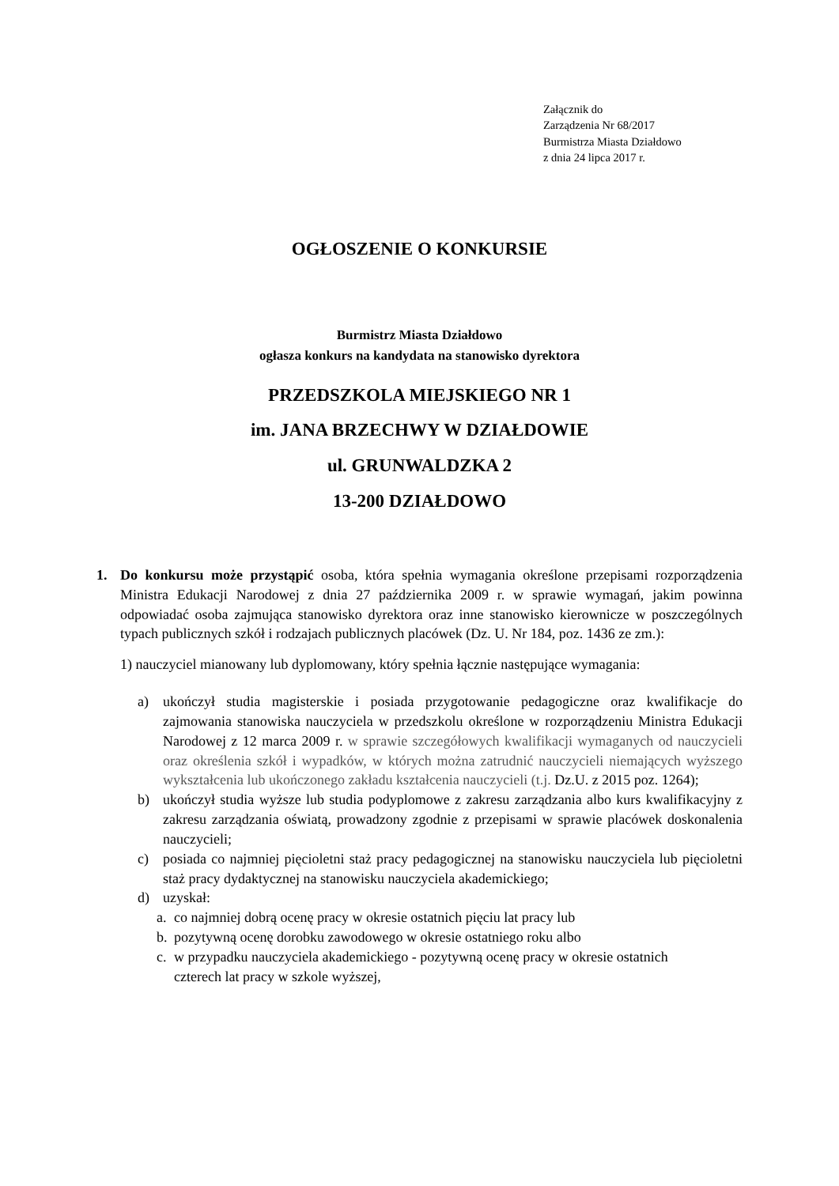Załącznik do
Zarządzenia Nr 68/2017
Burmistrza Miasta Działdowo
z dnia 24 lipca 2017 r.
OGŁOSZENIE O KONKURSIE
Burmistrz Miasta Działdowo
ogłasza konkurs na kandydata na stanowisko dyrektora
PRZEDSZKOLA MIEJSKIEGO NR 1
im. JANA BRZECHWY W DZIAŁDOWIE
ul. GRUNWALDZKA 2
13-200 DZIAŁDOWO
1. Do konkursu może przystąpić osoba, która spełnia wymagania określone przepisami rozporządzenia Ministra Edukacji Narodowej z dnia 27 października 2009 r. w sprawie wymagań, jakim powinna odpowiadać osoba zajmująca stanowisko dyrektora oraz inne stanowisko kierownicze w poszczególnych typach publicznych szkół i rodzajach publicznych placówek (Dz. U. Nr 184, poz. 1436 ze zm.):
1) nauczyciel mianowany lub dyplomowany, który spełnia łącznie następujące wymagania:
a) ukończył studia magisterskie i posiada przygotowanie pedagogiczne oraz kwalifikacje do zajmowania stanowiska nauczyciela w przedszkolu określone w rozporządzeniu Ministra Edukacji Narodowej z 12 marca 2009 r. w sprawie szczegółowych kwalifikacji wymaganych od nauczycieli oraz określenia szkół i wypadków, w których można zatrudnić nauczycieli niemających wyższego wykształcenia lub ukończonego zakładu kształcenia nauczycieli (t.j. Dz.U. z 2015 poz. 1264);
b) ukończył studia wyższe lub studia podyplomowe z zakresu zarządzania albo kurs kwalifikacyjny z zakresu zarządzania oświatą, prowadzony zgodnie z przepisami w sprawie placówek doskonalenia nauczycieli;
c) posiada co najmniej pięcioletni staż pracy pedagogicznej na stanowisku nauczyciela lub pięcioletni staż pracy dydaktycznej na stanowisku nauczyciela akademickiego;
d) uzyskał:
a. co najmniej dobrą ocenę pracy w okresie ostatnich pięciu lat pracy lub
b. pozytywną ocenę dorobku zawodowego w okresie ostatniego roku albo
c. w przypadku nauczyciela akademickiego - pozytywną ocenę pracy w okresie ostatnich czterech lat pracy w szkole wyższej,